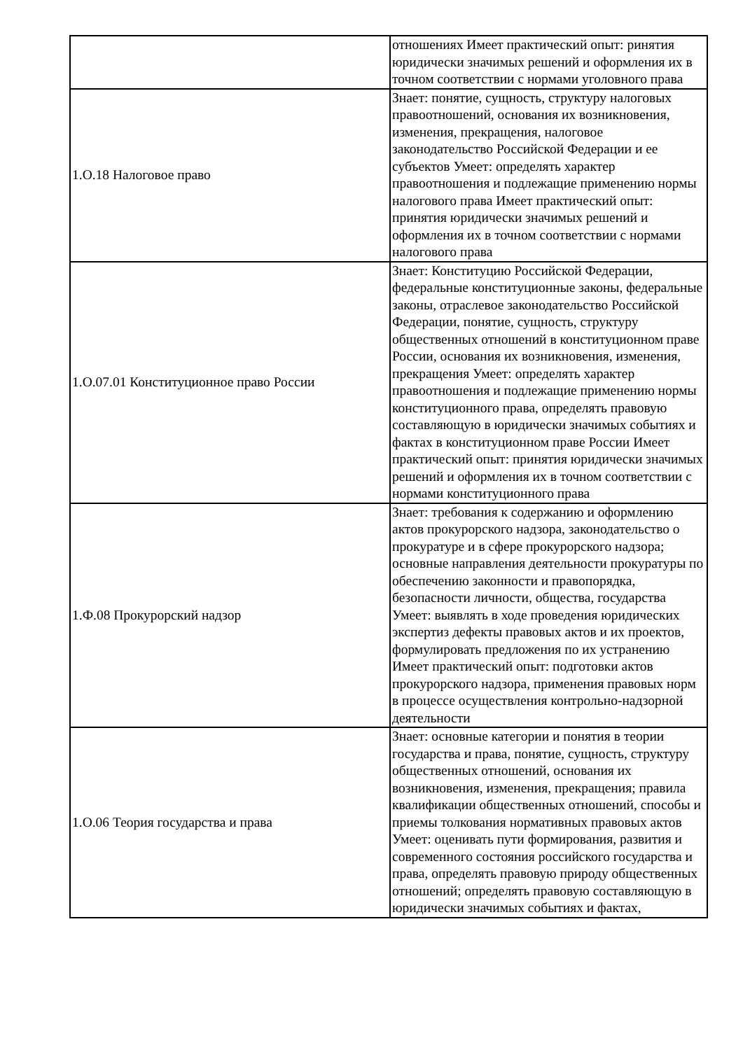| | отношениях Имеет практический опыт: ринятия юридически значимых решений и оформления их в точном соответствии с нормами уголовного права |
| 1.О.18 Налоговое право | Знает: понятие, сущность, структуру налоговых правоотношений, основания их возникновения, изменения, прекращения, налоговое законодательство Российской Федерации и ее субъектов Умеет: определять характер правоотношения и подлежащие применению нормы налогового права Имеет практический опыт: принятия юридически значимых решений и оформления их в точном соответствии с нормами налогового права |
| 1.О.07.01 Конституционное право России | Знает: Конституцию Российской Федерации, федеральные конституционные законы, федеральные законы, отраслевое законодательство Российской Федерации, понятие, сущность, структуру общественных отношений в конституционном праве России, основания их возникновения, изменения, прекращения Умеет: определять характер правоотношения и подлежащие применению нормы конституционного права, определять правовую составляющую в юридически значимых событиях и фактах в конституционном праве России Имеет практический опыт: принятия юридически значимых решений и оформления их в точном соответствии с нормами конституционного права |
| 1.Ф.08 Прокурорский надзор | Знает: требования к содержанию и оформлению актов прокурорского надзора, законодательство о прокуратуре и в сфере прокурорского надзора; основные направления деятельности прокуратуры по обеспечению законности и правопорядка, безопасности личности, общества, государства Умеет: выявлять в ходе проведения юридических экспертиз дефекты правовых актов и их проектов, формулировать предложения по их устранению Имеет практический опыт: подготовки актов прокурорского надзора, применения правовых норм в процессе осуществления контрольно-надзорной деятельности |
| 1.О.06 Теория государства и права | Знает: основные категории и понятия в теории государства и права, понятие, сущность, структуру общественных отношений, основания их возникновения, изменения, прекращения; правила квалификации общественных отношений, способы и приемы толкования нормативных правовых актов Умеет: оценивать пути формирования, развития и современного состояния российского государства и права, определять правовую природу общественных отношений; определять правовую составляющую в юридически значимых событиях и фактах, |